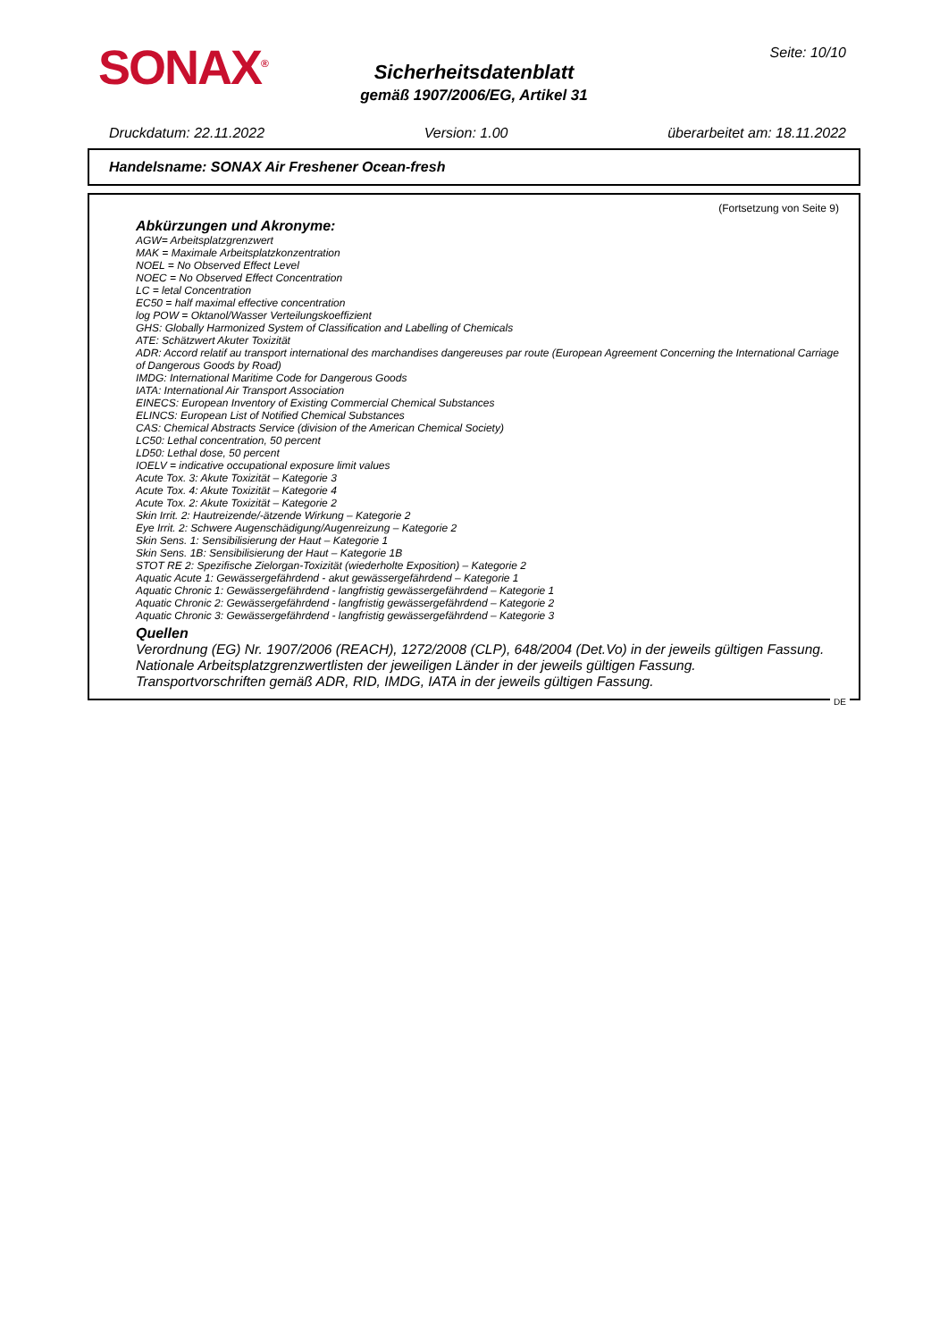SONAX<sup>®</sup> Seite: 10/10
Sicherheitsdatenblatt
gemäß 1907/2006/EG, Artikel 31
Druckdatum: 22.11.2022 Version: 1.00 überarbeitet am: 18.11.2022
Handelsname: SONAX Air Freshener Ocean-fresh
(Fortsetzung von Seite 9)
Abkürzungen und Akronyme:
AGW= Arbeitsplatzgrenzwert
MAK = Maximale Arbeitsplatzkonzentration
NOEL = No Observed Effect Level
NOEC = No Observed Effect Concentration
LC = letal Concentration
EC50 = half maximal effective concentration
log POW = Oktanol/Wasser Verteilungskoeffizient
GHS: Globally Harmonized System of Classification and Labelling of Chemicals
ATE: Schätzwert Akuter Toxizität
ADR: Accord relatif au transport international des marchandises dangereuses par route (European Agreement Concerning the International Carriage of Dangerous Goods by Road)
IMDG: International Maritime Code for Dangerous Goods
IATA: International Air Transport Association
EINECS: European Inventory of Existing Commercial Chemical Substances
ELINCS: European List of Notified Chemical Substances
CAS: Chemical Abstracts Service (division of the American Chemical Society)
LC50: Lethal concentration, 50 percent
LD50: Lethal dose, 50 percent
IOELV = indicative occupational exposure limit values
Acute Tox. 3: Akute Toxizität – Kategorie 3
Acute Tox. 4: Akute Toxizität – Kategorie 4
Acute Tox. 2: Akute Toxizität – Kategorie 2
Skin Irrit. 2: Hautreizende/-ätzende Wirkung – Kategorie 2
Eye Irrit. 2: Schwere Augenschädigung/Augenreizung – Kategorie 2
Skin Sens. 1: Sensibilisierung der Haut – Kategorie 1
Skin Sens. 1B: Sensibilisierung der Haut – Kategorie 1B
STOT RE 2: Spezifische Zielorgan-Toxizität (wiederholte Exposition) – Kategorie 2
Aquatic Acute 1: Gewässergefährdend - akut gewässergefährdend – Kategorie 1
Aquatic Chronic 1: Gewässergefährdend - langfristig gewässergefährdend – Kategorie 1
Aquatic Chronic 2: Gewässergefährdend - langfristig gewässergefährdend – Kategorie 2
Aquatic Chronic 3: Gewässergefährdend - langfristig gewässergefährdend – Kategorie 3
Quellen
Verordnung (EG) Nr. 1907/2006 (REACH), 1272/2008 (CLP), 648/2004 (Det.Vo) in der jeweils gültigen Fassung.
Nationale Arbeitsplatzgrenzwertlisten der jeweiligen Länder in der jeweils gültigen Fassung.
Transportvorschriften gemäß ADR, RID, IMDG, IATA in der jeweils gültigen Fassung.
DE